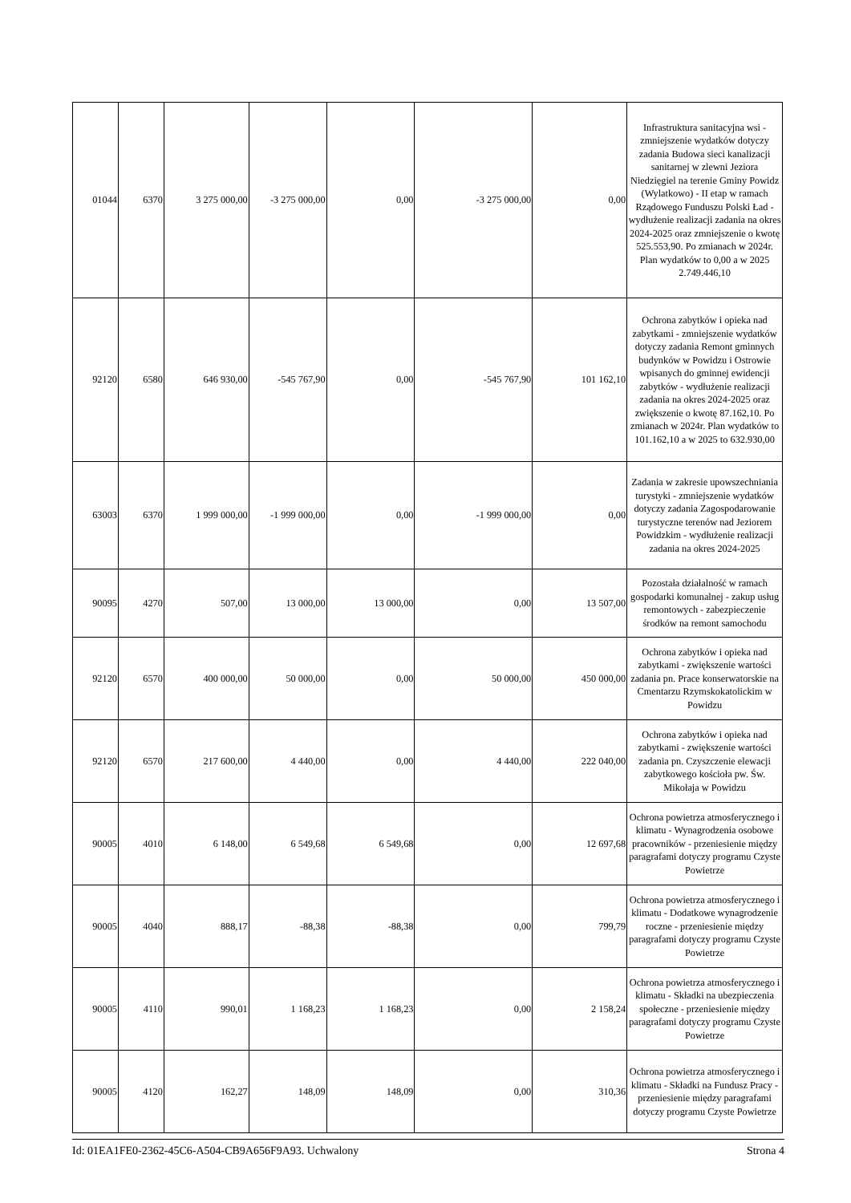| 01044 | 6370 | 3 275 000,00 | -3 275 000,00 | 0,00 | -3 275 000,00 | 0,00 | Infrastruktura sanitacyjna wsi - zmniejszenie wydatków dotyczy zadania Budowa sieci kanalizacji sanitarnej w zlewni Jeziora Niedzięgiel na terenie Gminy Powidz (Wylatkowo) - II etap w ramach Rządowego Funduszu Polski Ład - wydłużenie realizacji zadania na okres 2024-2025 oraz zmniejszenie o kwotę 525.553,90. Po zmianach w 2024r. Plan wydatków to 0,00 a w 2025 2.749.446,10 |
| 92120 | 6580 | 646 930,00 | -545 767,90 | 0,00 | -545 767,90 | 101 162,10 | Ochrona zabytków i opieka nad zabytkami - zmniejszenie wydatków dotyczy zadania Remont gminnych budynków w Powidzu i Ostrowie wpisanych do gminnej ewidencji zabytków - wydłużenie realizacji zadania na okres 2024-2025 oraz zwiększenie o kwotę 87.162,10. Po zmianach w 2024r. Plan wydatków to 101.162,10 a w 2025 to 632.930,00 |
| 63003 | 6370 | 1 999 000,00 | -1 999 000,00 | 0,00 | -1 999 000,00 | 0,00 | Zadania w zakresie upowszechniania turystyki - zmniejszenie wydatków dotyczy zadania Zagospodarowanie turystyczne terenów nad Jeziorem Powidzkim - wydłużenie realizacji zadania na okres 2024-2025 |
| 90095 | 4270 | 507,00 | 13 000,00 | 13 000,00 | 0,00 | 13 507,00 | Pozostała działalność w ramach gospodarki komunalnej - zakup usług remontowych - zabezpieczenie środków na remont samochodu |
| 92120 | 6570 | 400 000,00 | 50 000,00 | 0,00 | 50 000,00 | 450 000,00 | Ochrona zabytków i opieka nad zabytkami - zwiększenie wartości zadania pn. Prace konserwatorskie na Cmentarzu Rzymskokatolickim w Powidzu |
| 92120 | 6570 | 217 600,00 | 4 440,00 | 0,00 | 4 440,00 | 222 040,00 | Ochrona zabytków i opieka nad zabytkami - zwiększenie wartości zadania pn. Czyszczenie elewacji zabytkowego kościoła pw. Św. Mikołaja w Powidzu |
| 90005 | 4010 | 6 148,00 | 6 549,68 | 6 549,68 | 0,00 | 12 697,68 | Ochrona powietrza atmosferycznego i klimatu - Wynagrodzenia osobowe pracowników - przeniesienie między paragrafami dotyczy programu Czyste Powietrze |
| 90005 | 4040 | 888,17 | -88,38 | -88,38 | 0,00 | 799,79 | Ochrona powietrza atmosferycznego i klimatu - Dodatkowe wynagrodzenie roczne - przeniesienie między paragrafami dotyczy programu Czyste Powietrze |
| 90005 | 4110 | 990,01 | 1 168,23 | 1 168,23 | 0,00 | 2 158,24 | Ochrona powietrza atmosferycznego i klimatu - Składki na ubezpieczenia społeczne - przeniesienie między paragrafami dotyczy programu Czyste Powietrze |
| 90005 | 4120 | 162,27 | 148,09 | 148,09 | 0,00 | 310,36 | Ochrona powietrza atmosferycznego i klimatu - Składki na Fundusz Pracy - przeniesienie między paragrafami dotyczy programu Czyste Powietrze |
Id: 01EA1FE0-2362-45C6-A504-CB9A656F9A93. Uchwalony Strona 4